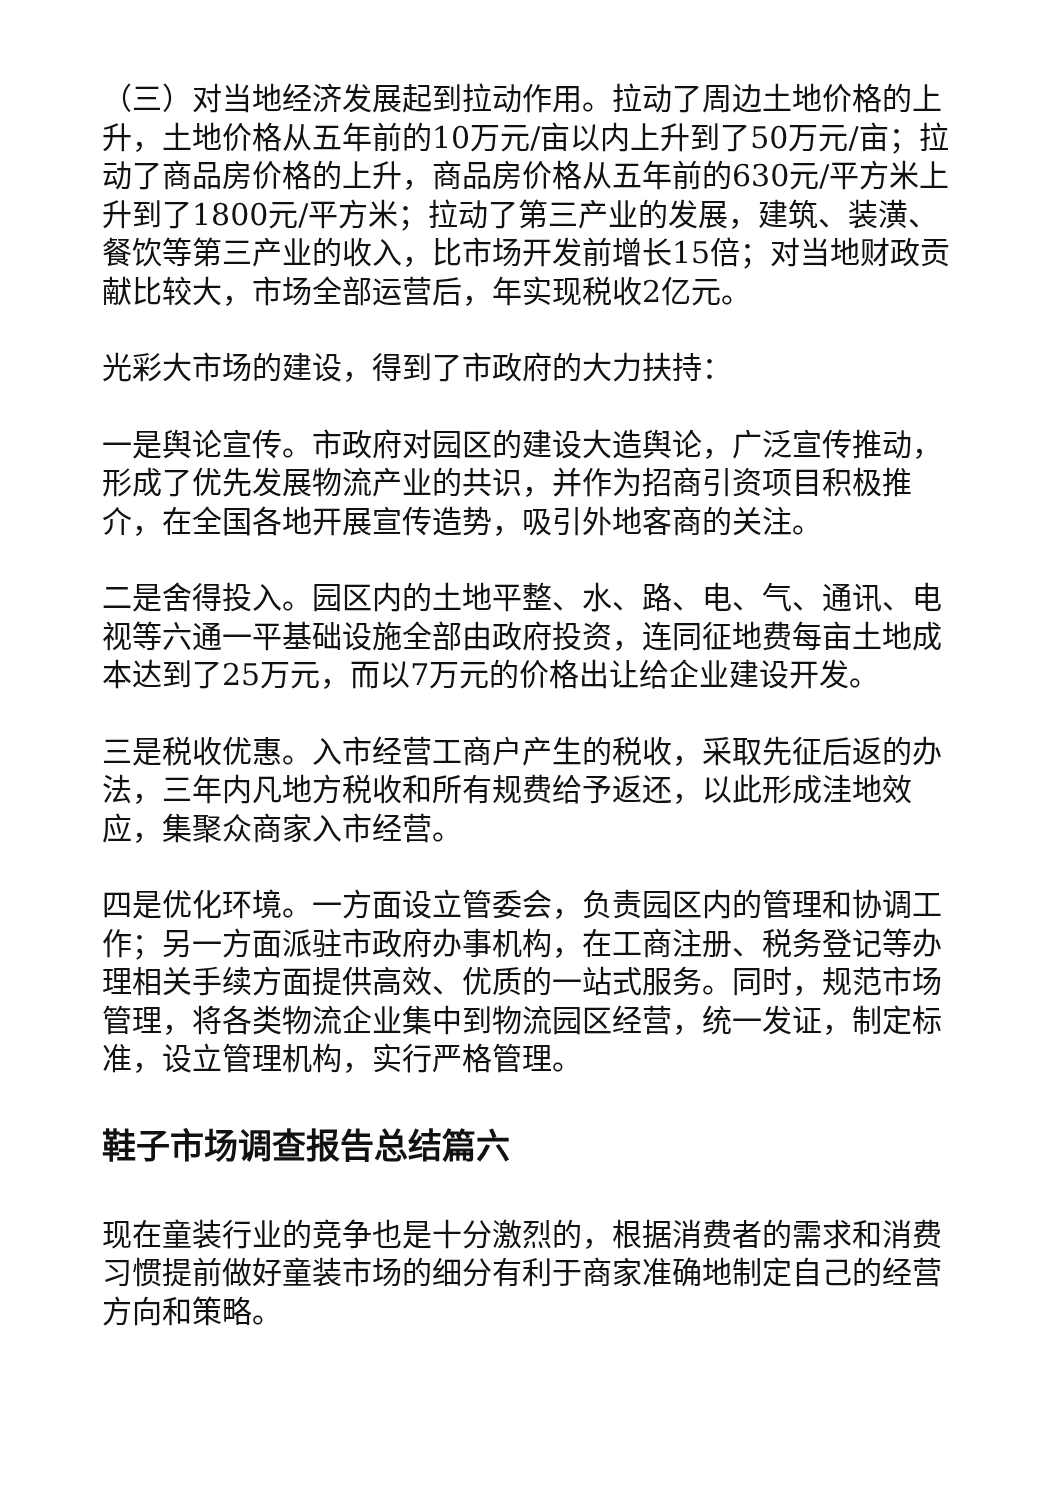（三）对当地经济发展起到拉动作用。拉动了周边土地价格的上升，土地价格从五年前的10万元/亩以内上升到了50万元/亩；拉动了商品房价格的上升，商品房价格从五年前的630元/平方米上升到了1800元/平方米；拉动了第三产业的发展，建筑、装潢、餐饮等第三产业的收入，比市场开发前增长15倍；对当地财政贡献比较大，市场全部运营后，年实现税收2亿元。
光彩大市场的建设，得到了市政府的大力扶持：
一是舆论宣传。市政府对园区的建设大造舆论，广泛宣传推动，形成了优先发展物流产业的共识，并作为招商引资项目积极推介，在全国各地开展宣传造势，吸引外地客商的关注。
二是舍得投入。园区内的土地平整、水、路、电、气、通讯、电视等六通一平基础设施全部由政府投资，连同征地费每亩土地成本达到了25万元，而以7万元的价格出让给企业建设开发。
三是税收优惠。入市经营工商户产生的税收，采取先征后返的办法，三年内凡地方税收和所有规费给予返还，以此形成洼地效应，集聚众商家入市经营。
四是优化环境。一方面设立管委会，负责园区内的管理和协调工作；另一方面派驻市政府办事机构，在工商注册、税务登记等办理相关手续方面提供高效、优质的一站式服务。同时，规范市场管理，将各类物流企业集中到物流园区经营，统一发证，制定标准，设立管理机构，实行严格管理。
鞋子市场调查报告总结篇六
现在童装行业的竞争也是十分激烈的，根据消费者的需求和消费习惯提前做好童装市场的细分有利于商家准确地制定自己的经营方向和策略。